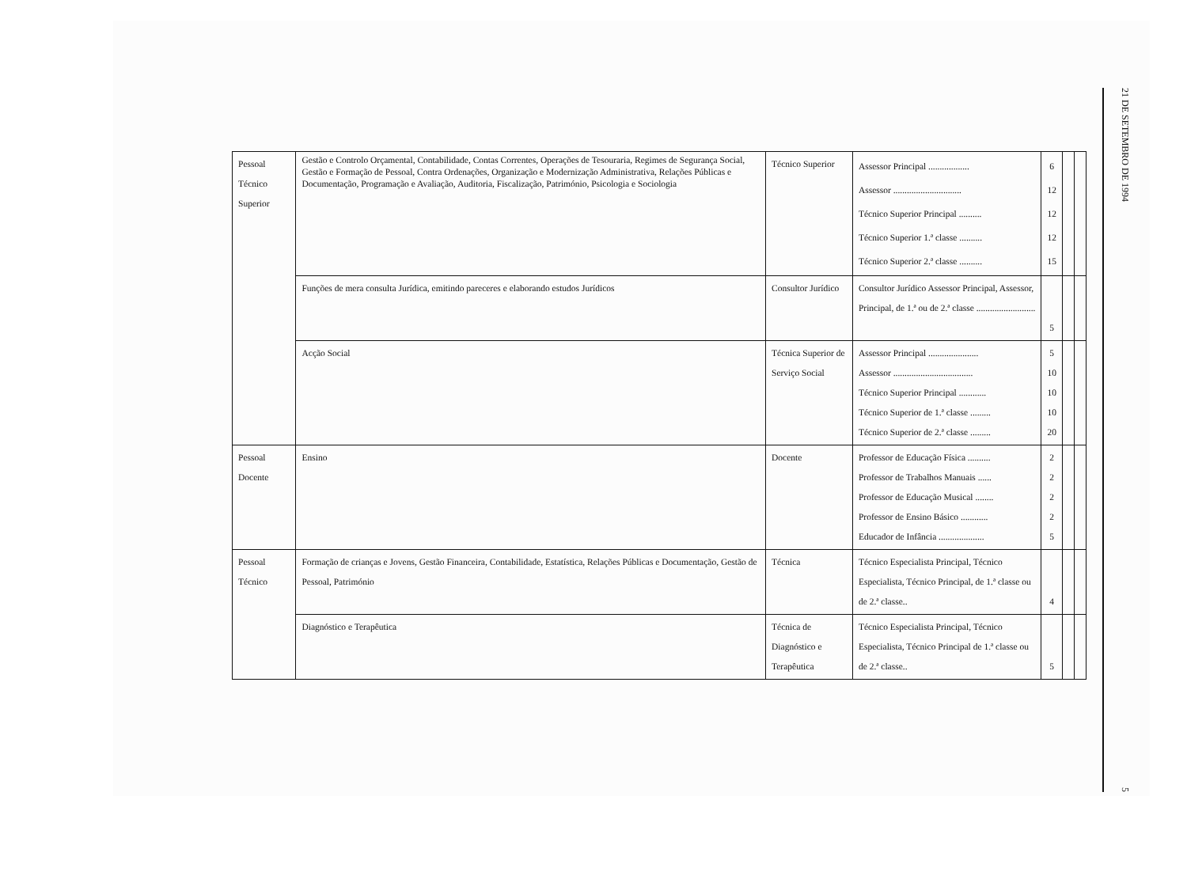| Pessoal Técnico Superior | Gestão e Controlo Orçamental, Contabilidade, Contas Correntes, Operações de Tesouraria, Regimes de Segurança Social, Gestão e Formação de Pessoal, Contra Ordenações, Organização e Modernização Administrativa, Relações Públicas e Documentação, Programação e Avaliação, Auditoria, Fiscalização, Património, Psicologia e Sociologia | Técnico Superior | Assessor Principal .................. Assessor .............................. Técnico Superior Principal .......... Técnico Superior 1.ª classe .......... Técnico Superior 2.ª classe .......... | 6 12 12 12 15 | | |
| | Funções de mera consulta Jurídica, emitindo pareceres e elaborando estudos Jurídicos | Consultor Jurídico | Consultor Jurídico Assessor Principal, Assessor, Principal, de 1.ª ou de 2.ª classe .......................... | 5 | | |
| | Acção Social | Técnica Superior de Serviço Social | Assessor Principal ...................... Assessor ................................... Técnico Superior Principal ............ Técnico Superior de 1.ª classe ......... Técnico Superior de 2.ª classe ......... | 5 10 10 10 20 | | |
| Pessoal Docente | Ensino | Docente | Professor de Educação Física .......... Professor de Trabalhos Manuais ...... Professor de Educação Musical ........ Professor de Ensino Básico ............ Educador de Infância .................... | 2 2 2 2 5 | | |
| Pessoal Técnico | Formação de crianças e Jovens, Gestão Financeira, Contabilidade, Estatística, Relações Públicas e Documentação, Gestão de Pessoal, Património | Técnica | Técnico Especialista Principal, Técnico Especialista, Técnico Principal, de 1.ª classe ou de 2.ª classe.. | 4 | | |
| | Diagnóstico e Terapêutica | Técnica de Diagnóstico e Terapêutica | Técnico Especialista Principal, Técnico Especialista, Técnico Principal de 1.ª classe ou de 2.ª classe.. | 5 | | |
21 DE SETEMBRO DE 1994
5